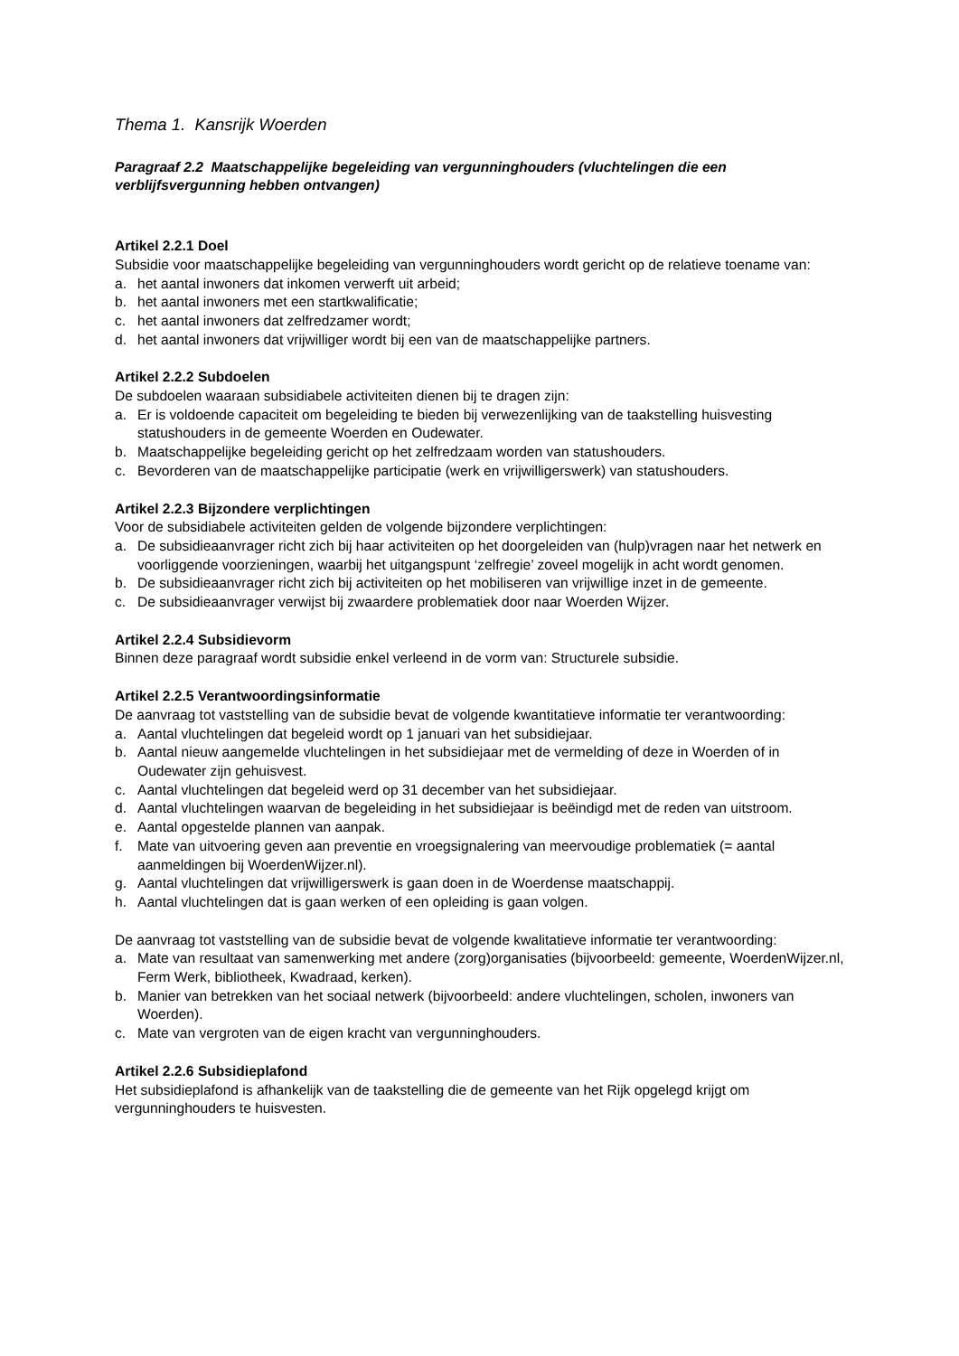Thema 1. Kansrijk Woerden
Paragraaf 2.2 Maatschappelijke begeleiding van vergunninghouders (vluchtelingen die een verblijfsvergunning hebben ontvangen)
Artikel 2.2.1 Doel
Subsidie voor maatschappelijke begeleiding van vergunninghouders wordt gericht op de relatieve toename van:
a. het aantal inwoners dat inkomen verwerft uit arbeid;
b. het aantal inwoners met een startkwalificatie;
c. het aantal inwoners dat zelfredzamer wordt;
d. het aantal inwoners dat vrijwilliger wordt bij een van de maatschappelijke partners.
Artikel 2.2.2 Subdoelen
De subdoelen waaraan subsidiabele activiteiten dienen bij te dragen zijn:
a. Er is voldoende capaciteit om begeleiding te bieden bij verwezenlijking van de taakstelling huisvesting statushouders in de gemeente Woerden en Oudewater.
b. Maatschappelijke begeleiding gericht op het zelfredzaam worden van statushouders.
c. Bevorderen van de maatschappelijke participatie (werk en vrijwilligerswerk) van statushouders.
Artikel 2.2.3 Bijzondere verplichtingen
Voor de subsidiabele activiteiten gelden de volgende bijzondere verplichtingen:
a. De subsidieaanvrager richt zich bij haar activiteiten op het doorgeleiden van (hulp)vragen naar het netwerk en voorliggende voorzieningen, waarbij het uitgangspunt ‘zelfregie’ zoveel mogelijk in acht wordt genomen.
b. De subsidieaanvrager richt zich bij activiteiten op het mobiliseren van vrijwillige inzet in de gemeente.
c. De subsidieaanvrager verwijst bij zwaardere problematiek door naar Woerden Wijzer.
Artikel 2.2.4 Subsidievorm
Binnen deze paragraaf wordt subsidie enkel verleend in de vorm van: Structurele subsidie.
Artikel 2.2.5 Verantwoordingsinformatie
De aanvraag tot vaststelling van de subsidie bevat de volgende kwantitatieve informatie ter verantwoording:
a. Aantal vluchtelingen dat begeleid wordt op 1 januari van het subsidiejaar.
b. Aantal nieuw aangemelde vluchtelingen in het subsidiejaar met de vermelding of deze in Woerden of in Oudewater zijn gehuisvest.
c. Aantal vluchtelingen dat begeleid werd op 31 december van het subsidiejaar.
d. Aantal vluchtelingen waarvan de begeleiding in het subsidiejaar is beëindigd met de reden van uitstroom.
e. Aantal opgestelde plannen van aanpak.
f. Mate van uitvoering geven aan preventie en vroegsignalering van meervoudige problematiek (= aantal aanmeldingen bij WoerdenWijzer.nl).
g. Aantal vluchtelingen dat vrijwilligerswerk is gaan doen in de Woerdense maatschappij.
h. Aantal vluchtelingen dat is gaan werken of een opleiding is gaan volgen.
De aanvraag tot vaststelling van de subsidie bevat de volgende kwalitatieve informatie ter verantwoording:
a. Mate van resultaat van samenwerking met andere (zorg)organisaties (bijvoorbeeld: gemeente, WoerdenWijzer.nl, Ferm Werk, bibliotheek, Kwadraad, kerken).
b. Manier van betrekken van het sociaal netwerk (bijvoorbeeld: andere vluchtelingen, scholen, inwoners van Woerden).
c. Mate van vergroten van de eigen kracht van vergunninghouders.
Artikel 2.2.6 Subsidieplafond
Het subsidieplafond is afhankelijk van de taakstelling die de gemeente van het Rijk opgelegd krijgt om vergunninghouders te huisvesten.